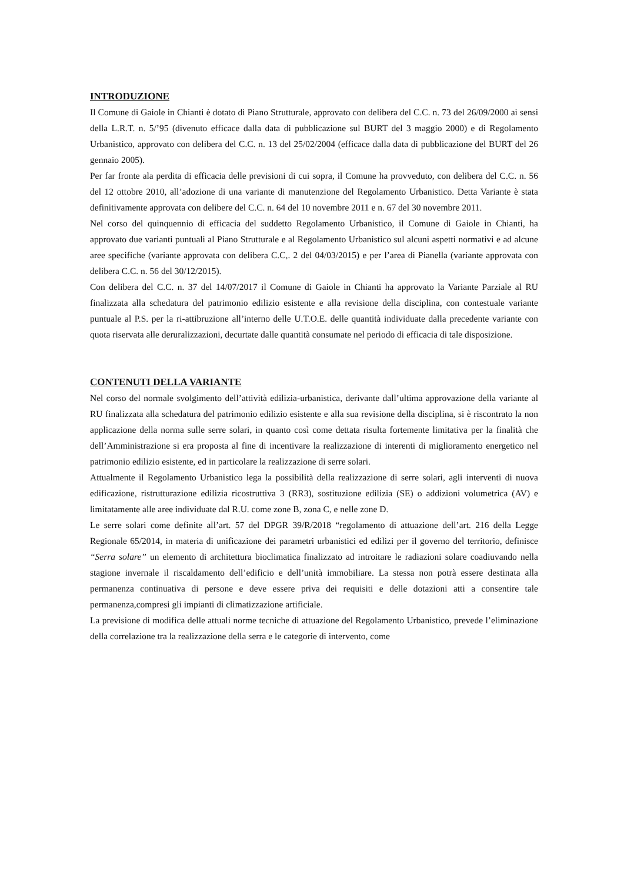INTRODUZIONE
Il Comune di Gaiole in Chianti è dotato di Piano Strutturale, approvato con delibera del C.C. n. 73 del 26/09/2000 ai sensi della L.R.T. n. 5/’95 (divenuto efficace dalla data di pubblicazione sul BURT del 3 maggio 2000) e di Regolamento Urbanistico, approvato con delibera del C.C. n. 13 del 25/02/2004 (efficace dalla data di pubblicazione del BURT del 26 gennaio 2005).
Per far fronte ala perdita di efficacia delle previsioni di cui sopra, il Comune ha provveduto, con delibera del C.C. n. 56 del 12 ottobre 2010, all’adozione di una variante di manutenzione del Regolamento Urbanistico. Detta Variante è stata definitivamente approvata con delibere del C.C. n. 64 del 10 novembre 2011 e n. 67 del 30 novembre 2011.
Nel corso del quinquennio di efficacia del suddetto Regolamento Urbanistico, il Comune di Gaiole in Chianti, ha approvato due varianti puntuali al Piano Strutturale e al Regolamento Urbanistico sul alcuni aspetti normativi e ad alcune aree specifiche (variante approvata con delibera C.C,. 2 del 04/03/2015) e per l’area di Pianella (variante approvata con delibera C.C. n. 56 del 30/12/2015).
Con delibera del C.C. n. 37 del 14/07/2017 il Comune di Gaiole in Chianti ha approvato la Variante Parziale al RU finalizzata alla schedatura del patrimonio edilizio esistente e alla revisione della disciplina, con contestuale variante puntuale al P.S. per la ri-attibruzione all’interno delle U.T.O.E. delle quantità individuate dalla precedente variante con quota riservata alle deruralizzazioni, decurtate dalle quantità consumate nel periodo di efficacia di tale disposizione.
CONTENUTI DELLA VARIANTE
Nel corso del normale svolgimento dell’attività edilizia-urbanistica, derivante dall’ultima approvazione della variante al RU finalizzata alla schedatura del patrimonio edilizio esistente e alla sua revisione della disciplina, si è riscontrato la non applicazione della norma sulle serre solari, in quanto così come dettata risulta fortemente limitativa per la finalità che dell’Amministrazione si era proposta al fine di incentivare la realizzazione di interenti di miglioramento energetico nel patrimonio edilizio esistente, ed in particolare la realizzazione di serre solari.
Attualmente il Regolamento Urbanistico lega la possibilità della realizzazione di serre solari, agli interventi di nuova edificazione, ristrutturazione edilizia ricostruttiva 3 (RR3), sostituzione edilizia (SE) o addizioni volumetrica (AV) e limitatamente alle aree individuate dal R.U. come zone B, zona C, e nelle zone D.
Le serre solari come definite all’art. 57 del DPGR 39/R/2018 “regolamento di attuazione dell’art. 216 della Legge Regionale 65/2014, in materia di unificazione dei parametri urbanistici ed edilizi per il governo del territorio, definisce “Serra solare” un elemento di architettura bioclimatica finalizzato ad introitare le radiazioni solare coadiuvando nella stagione invernale il riscaldamento dell’edificio e dell’unità immobiliare. La stessa non potrà essere destinata alla permanenza continuativa di persone e deve essere priva dei requisiti e delle dotazioni atti a consentire tale permanenza,compresi gli impianti di climatizzazione artificiale.
La previsione di modifica delle attuali norme tecniche di attuazione del Regolamento Urbanistico, prevede l’eliminazione della correlazione tra la realizzazione della serra e le categorie di intervento, come